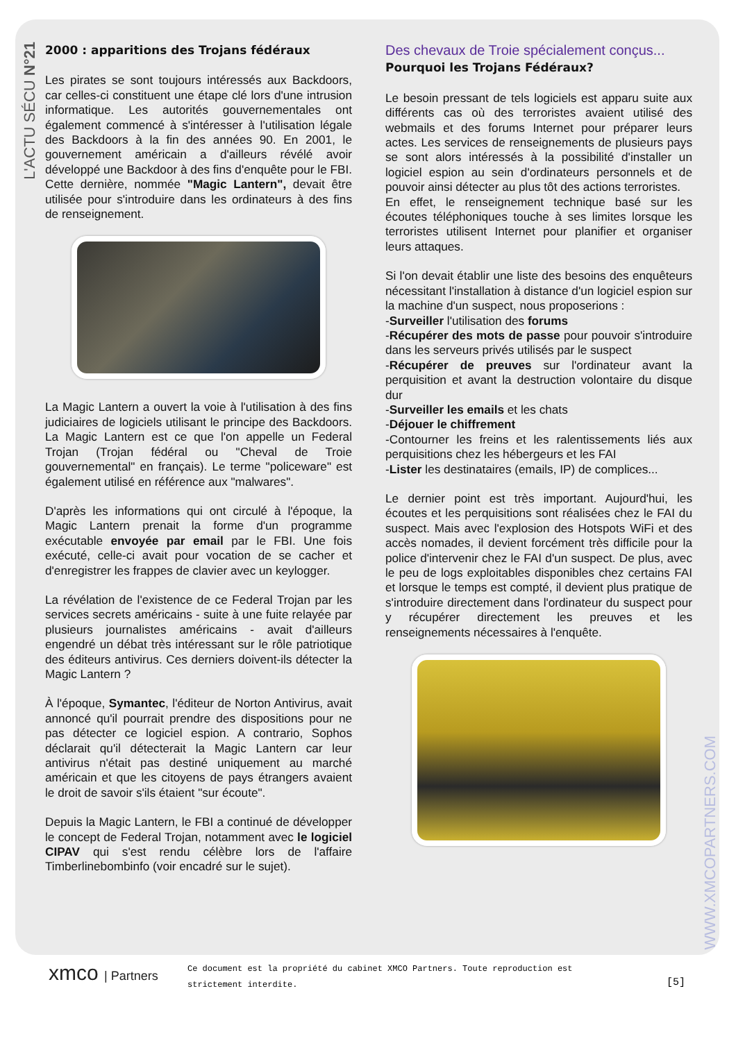L'ACTU SÉCU N°21
WWW.XMCOPARTNERS.COM
2000 : apparitions des Trojans fédéraux
Les pirates se sont toujours intéressés aux Backdoors, car celles-ci constituent une étape clé lors d'une intrusion informatique. Les autorités gouvernementales ont également commencé à s'intéresser à l'utilisation légale des Backdoors à la fin des années 90. En 2001, le gouvernement américain a d'ailleurs révélé avoir développé une Backdoor à des fins d'enquête pour le FBI. Cette dernière, nommée "Magic Lantern", devait être utilisée pour s'introduire dans les ordinateurs à des fins de renseignement.
La Magic Lantern a ouvert la voie à l'utilisation à des fins judiciaires de logiciels utilisant le principe des Backdoors. La Magic Lantern est ce que l'on appelle un Federal Trojan (Trojan fédéral ou "Cheval de Troie gouvernemental" en français). Le terme "policeware" est également utilisé en référence aux "malwares".
D'après les informations qui ont circulé à l'époque, la Magic Lantern prenait la forme d'un programme exécutable envoyée par email par le FBI. Une fois exécuté, celle-ci avait pour vocation de se cacher et d'enregistrer les frappes de clavier avec un keylogger.
La révélation de l'existence de ce Federal Trojan par les services secrets américains - suite à une fuite relayée par plusieurs journalistes américains - avait d'ailleurs engendré un débat très intéressant sur le rôle patriotique des éditeurs antivirus. Ces derniers doivent-ils détecter la Magic Lantern ?
À l'époque, Symantec, l'éditeur de Norton Antivirus, avait annoncé qu'il pourrait prendre des dispositions pour ne pas détecter ce logiciel espion. A contrario, Sophos déclarait qu'il détecterait la Magic Lantern car leur antivirus n'était pas destiné uniquement au marché américain et que les citoyens de pays étrangers avaient le droit de savoir s'ils étaient "sur écoute".
Depuis la Magic Lantern, le FBI a continué de développer le concept de Federal Trojan, notamment avec le logiciel CIPAV qui s'est rendu célèbre lors de l'affaire Timberlinebombinfo (voir encadré sur le sujet).
Des chevaux de Troie spécialement conçus...
Pourquoi les Trojans Fédéraux?
Le besoin pressant de tels logiciels est apparu suite aux différents cas où des terroristes avaient utilisé des webmails et des forums Internet pour préparer leurs actes. Les services de renseignements de plusieurs pays se sont alors intéressés à la possibilité d'installer un logiciel espion au sein d'ordinateurs personnels et de pouvoir ainsi détecter au plus tôt des actions terroristes.
En effet, le renseignement technique basé sur les écoutes téléphoniques touche à ses limites lorsque les terroristes utilisent Internet pour planifier et organiser leurs attaques.
Si l'on devait établir une liste des besoins des enquêteurs nécessitant l'installation à distance d'un logiciel espion sur la machine d'un suspect, nous proposerions :
-Surveiller l'utilisation des forums
-Récupérer des mots de passe pour pouvoir s'introduire dans les serveurs privés utilisés par le suspect
-Récupérer de preuves sur l'ordinateur avant la perquisition et avant la destruction volontaire du disque dur
-Surveiller les emails et les chats
-Déjouer le chiffrement
-Contourner les freins et les ralentissements liés aux perquisitions chez les hébergeurs et les FAI
-Lister les destinataires (emails, IP) de complices...
Le dernier point est très important. Aujourd'hui, les écoutes et les perquisitions sont réalisées chez le FAI du suspect. Mais avec l'explosion des Hotspots WiFi et des accès nomades, il devient forcément très difficile pour la police d'intervenir chez le FAI d'un suspect. De plus, avec le peu de logs exploitables disponibles chez certains FAI et lorsque le temps est compté, il devient plus pratique de s'introduire directement dans l'ordinateur du suspect pour y récupérer directement les preuves et les renseignements nécessaires à l'enquête.
xmco | Partners
Ce document est la propriété du cabinet XMCO Partners. Toute reproduction est strictement interdite.
[5]